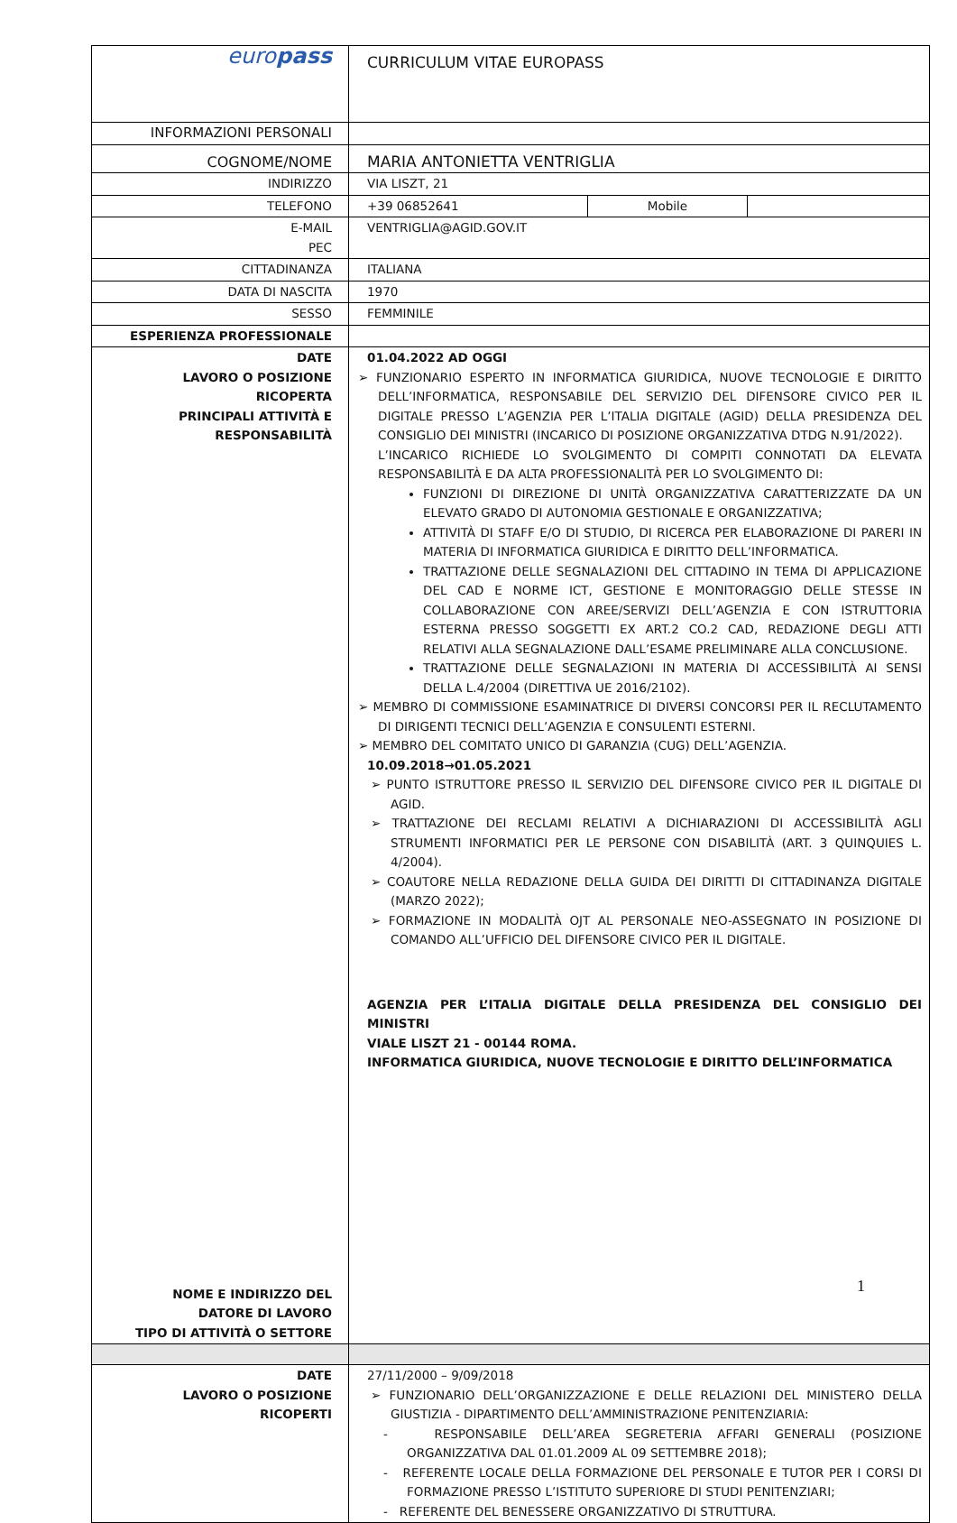| euro pass | CURRICULUM VITAE EUROPASS |
| INFORMAZIONI PERSONALI | |
| COGNOME/NOME | MARIA ANTONIETTA VENTRIGLIA |
| INDIRIZZO | VIA LISZT, 21 |
| TELEFONO | / +39 06852641 / Mobile / / |
| E-MAIL PEC | VENTRIGLIA@AGID.GOV.IT |
| CITTADINANZA | ITALIANA |
| DATA DI NASCITA | 1970 |
| SESSO | FEMMINILE |
| ESPERIENZA PROFESSIONALE | |
| DATE LAVORO O POSIZIONE RICOPERTA PRINCIPALI ATTIVITÀ E RESPONSABILITÀ NOME E INDIRIZZO DEL DATORE DI LAVORO TIPO DI ATTIVITÀ O SETTORE | 01.04.2022 AD OGGI ➢ FUNZIONARIO ESPERTO IN INFORMATICA GIURIDICA, NUOVE TECNOLOGIE E DIRITTO DELL’INFORMATICA, RESPONSABILE DEL SERVIZIO DEL DIFENSORE CIVICO PER IL DIGITALE PRESSO L’AGENZIA PER L’ITALIA DIGITALE (AGID) DELLA PRESIDENZA DEL CONSIGLIO DEI MINISTRI (INCARICO DI POSIZIONE ORGANIZZATIVA DTDG N.91/2022). L’INCARICO RICHIEDE LO SVOLGIMENTO DI COMPITI CONNOTATI DA ELEVATA RESPONSABILITÀ E DA ALTA PROFESSIONALITÀ PER LO SVOLGIMENTO DI: FUNZIONI DI DIREZIONE DI UNITÀ ORGANIZZATIVA CARATTERIZZATE DA UN ELEVATO GRADO DI AUTONOMIA GESTIONALE E ORGANIZZATIVA; ATTIVITÀ DI STAFF E/O DI STUDIO, DI RICERCA PER ELABORAZIONE DI PARERI IN MATERIA DI INFORMATICA GIURIDICA E DIRITTO DELL’INFORMATICA. TRATTAZIONE DELLE SEGNALAZIONI DEL CITTADINO IN TEMA DI APPLICAZIONE DEL CAD E NORME ICT, GESTIONE E MONITORAGGIO DELLE STESSE IN COLLABORAZIONE CON AREE/SERVIZI DELL’AGENZIA E CON ISTRUTTORIA ESTERNA PRESSO SOGGETTI EX ART.2 CO.2 CAD, REDAZIONE DEGLI ATTI RELATIVI ALLA SEGNALAZIONE DALL’ESAME PRELIMINARE ALLA CONCLUSIONE. TRATTAZIONE DELLE SEGNALAZIONI IN MATERIA DI ACCESSIBILITÀ AI SENSI DELLA L.4/2004 (DIRETTIVA UE 2016/2102). ➢ MEMBRO DI COMMISSIONE ESAMINATRICE DI DIVERSI CONCORSI PER IL RECLUTAMENTO DI DIRIGENTI TECNICI DELL’AGENZIA E CONSULENTI ESTERNI. ➢ MEMBRO DEL COMITATO UNICO DI GARANZIA (CUG) DELL’AGENZIA. 10.09.2018→01.05.2021 ➢ PUNTO ISTRUTTORE PRESSO IL SERVIZIO DEL DIFENSORE CIVICO PER IL DIGITALE DI AGID. ➢ TRATTAZIONE DEI RECLAMI RELATIVI A DICHIARAZIONI DI ACCESSIBILITÀ AGLI STRUMENTI INFORMATICI PER LE PERSONE CON DISABILITÀ (ART. 3 QUINQUIES L. 4/2004). ➢ COAUTORE NELLA REDAZIONE DELLA GUIDA DEI DIRITTI DI CITTADINANZA DIGITALE (MARZO 2022); ➢ FORMAZIONE IN MODALITÀ OJT AL PERSONALE NEO-ASSEGNATO IN POSIZIONE DI COMANDO ALL’UFFICIO DEL DIFENSORE CIVICO PER IL DIGITALE. AGENZIA PER L’ITALIA DIGITALE DELLA PRESIDENZA DEL CONSIGLIO DEI MINISTRI VIALE LISZT 21 - 00144 ROMA. INFORMATICA GIURIDICA, NUOVE TECNOLOGIE E DIRITTO DELL’INFORMATICA |
| DATE LAVORO O POSIZIONE RICOPERTI | 27/11/2000 – 9/09/2018 ➢ FUNZIONARIO DELL’ORGANIZZAZIONE E DELLE RELAZIONI DEL MINISTERO DELLA GIUSTIZIA - DIPARTIMENTO DELL’AMMINISTRAZIONE PENITENZIARIA: - RESPONSABILE DELL’AREA SEGRETERIA AFFARI GENERALI (POSIZIONE ORGANIZZATIVA DAL 01.01.2009 AL 09 SETTEMBRE 2018); - REFERENTE LOCALE DELLA FORMAZIONE DEL PERSONALE E TUTOR PER I CORSI DI FORMAZIONE PRESSO L’ISTITUTO SUPERIORE DI STUDI PENITENZIARI; - REFERENTE DEL BENESSERE ORGANIZZATIVO DI STRUTTURA. |
1